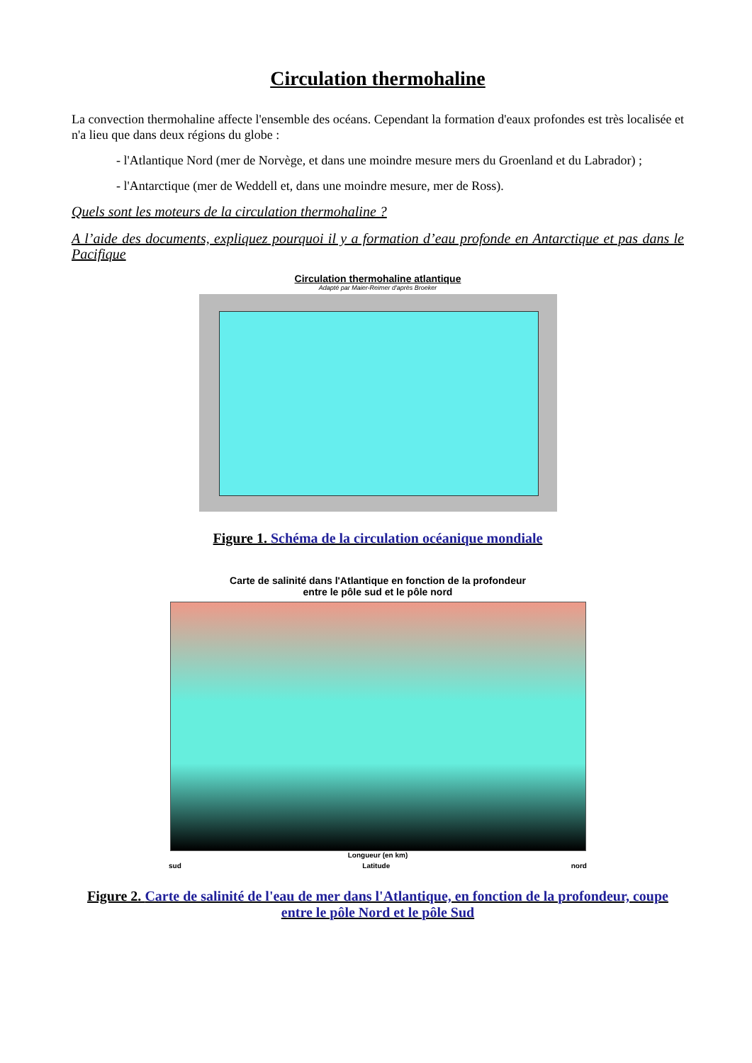Circulation thermohaline
La convection thermohaline affecte l'ensemble des océans. Cependant la formation d'eaux profondes est très localisée et n'a lieu que dans deux régions du globe :
- l'Atlantique Nord (mer de Norvège, et dans une moindre mesure mers du Groenland et du Labrador) ;
- l'Antarctique (mer de Weddell et, dans une moindre mesure, mer de Ross).
Quels sont les moteurs de la circulation thermohaline ?
A l’aide des documents, expliquez pourquoi il y a formation d’eau profonde en Antarctique et pas dans le Pacifique
Circulation thermohaline atlantique
Adapté par Maier-Reimer d'après Broeker
Figure 1. Schéma de la circulation océanique mondiale
Carte de salinité dans l'Atlantique en fonction de la profondeur
entre le pôle sud et le pôle nord
Longueur (en km)
sud Latitude nord
Figure 2. Carte de salinité de l'eau de mer dans l'Atlantique, en fonction de la profondeur, coupe entre le pôle Nord et le pôle Sud